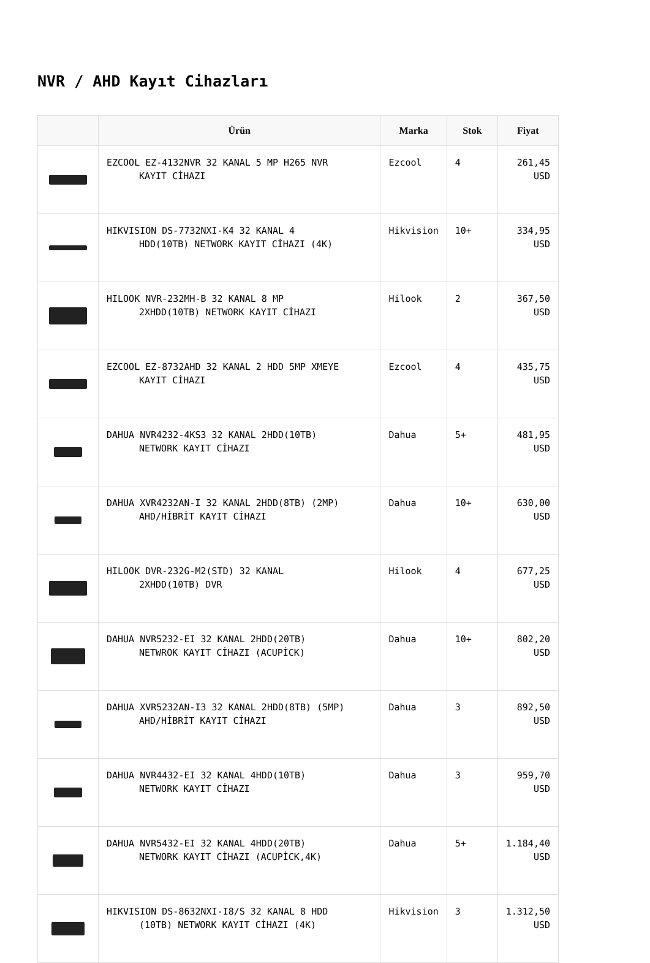NVR / AHD Kayıt Cihazları
| | Ürün | Marka | Stok | Fiyat |
| --- | --- | --- | --- | --- |
| | EZCOOL EZ-4132NVR 32 KANAL 5 MP H265 NVR KAYIT CİHAZI | Ezcool | 4 | 261,45 USD |
| | HIKVISION DS-7732NXI-K4 32 KANAL 4 HDD(10TB) NETWORK KAYIT CİHAZI (4K) | Hikvision | 10+ | 334,95 USD |
| | HILOOK NVR-232MH-B 32 KANAL 8 MP 2XHDD(10TB) NETWORK KAYIT CİHAZI | Hilook | 2 | 367,50 USD |
| | EZCOOL EZ-8732AHD 32 KANAL 2 HDD 5MP XMEYE KAYIT CİHAZI | Ezcool | 4 | 435,75 USD |
| | DAHUA NVR4232-4KS3 32 KANAL 2HDD(10TB) NETWORK KAYIT CİHAZI | Dahua | 5+ | 481,95 USD |
| | DAHUA XVR4232AN-I 32 KANAL 2HDD(8TB) (2MP) AHD/HİBRİT KAYIT CİHAZI | Dahua | 10+ | 630,00 USD |
| | HILOOK DVR-232G-M2(STD) 32 KANAL 2XHDD(10TB) DVR | Hilook | 4 | 677,25 USD |
| | DAHUA NVR5232-EI 32 KANAL 2HDD(20TB) NETWROK KAYIT CİHAZI (ACUPİCK) | Dahua | 10+ | 802,20 USD |
| | DAHUA XVR5232AN-I3 32 KANAL 2HDD(8TB) (5MP) AHD/HİBRİT KAYIT CİHAZI | Dahua | 3 | 892,50 USD |
| | DAHUA NVR4432-EI 32 KANAL 4HDD(10TB) NETWORK KAYIT CİHAZI | Dahua | 3 | 959,70 USD |
| | DAHUA NVR5432-EI 32 KANAL 4HDD(20TB) NETWORK KAYIT CİHAZI (ACUPİCK,4K) | Dahua | 5+ | 1.184,40 USD |
| | HIKVISION DS-8632NXI-I8/S 32 KANAL 8 HDD (10TB) NETWORK KAYIT CİHAZI (4K) | Hikvision | 3 | 1.312,50 USD |